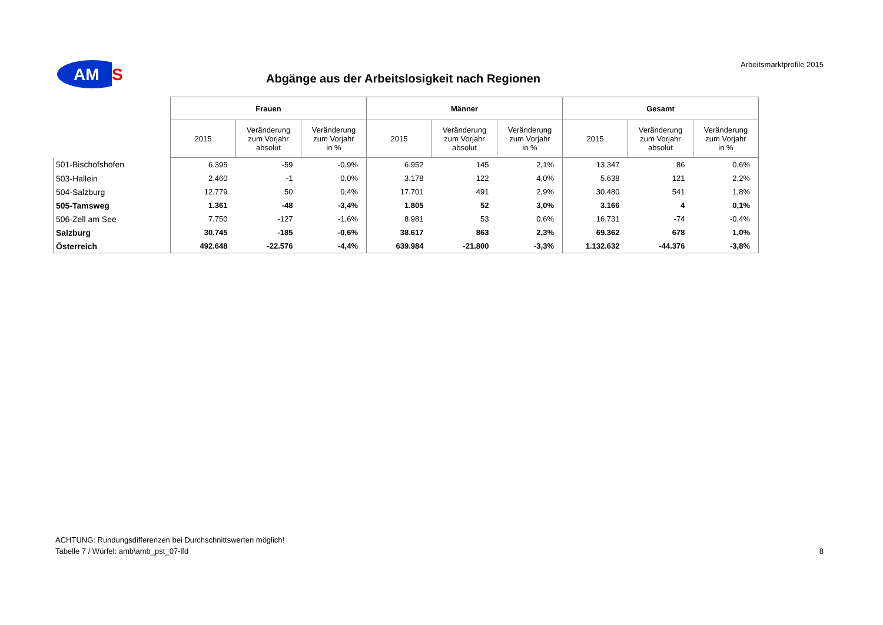AM
S
Arbeitsmarktprofile 2015
Abgänge aus der Arbeitslosigkeit nach Regionen
| | Frauen | | | Männer | | | Gesamt | | |
| --- | --- | --- | --- | --- | --- | --- | --- | --- | --- |
| | 2015 | Veränderung zum Vorjahr absolut | Veränderung zum Vorjahr in % | 2015 | Veränderung zum Vorjahr absolut | Veränderung zum Vorjahr in % | 2015 | Veränderung zum Vorjahr absolut | Veränderung zum Vorjahr in % |
| 501-Bischofshofen | 6.395 | -59 | -0,9% | 6.952 | 145 | 2,1% | 13.347 | 86 | 0,6% |
| 503-Hallein | 2.460 | -1 | 0,0% | 3.178 | 122 | 4,0% | 5.638 | 121 | 2,2% |
| 504-Salzburg | 12.779 | 50 | 0,4% | 17.701 | 491 | 2,9% | 30.480 | 541 | 1,8% |
| 505-Tamsweg | 1.361 | -48 | -3,4% | 1.805 | 52 | 3,0% | 3.166 | 4 | 0,1% |
| 506-Zell am See | 7.750 | -127 | -1,6% | 8.981 | 53 | 0,6% | 16.731 | -74 | -0,4% |
| Salzburg | 30.745 | -185 | -0,6% | 38.617 | 863 | 2,3% | 69.362 | 678 | 1,0% |
| Österreich | 492.648 | -22.576 | -4,4% | 639.984 | -21.800 | -3,3% | 1.132.632 | -44.376 | -3,8% |
ACHTUNG: Rundungsdifferenzen bei Durchschnittswerten möglich!
Tabelle 7 / Würfel: amb\amb_pst_07-lfd
8